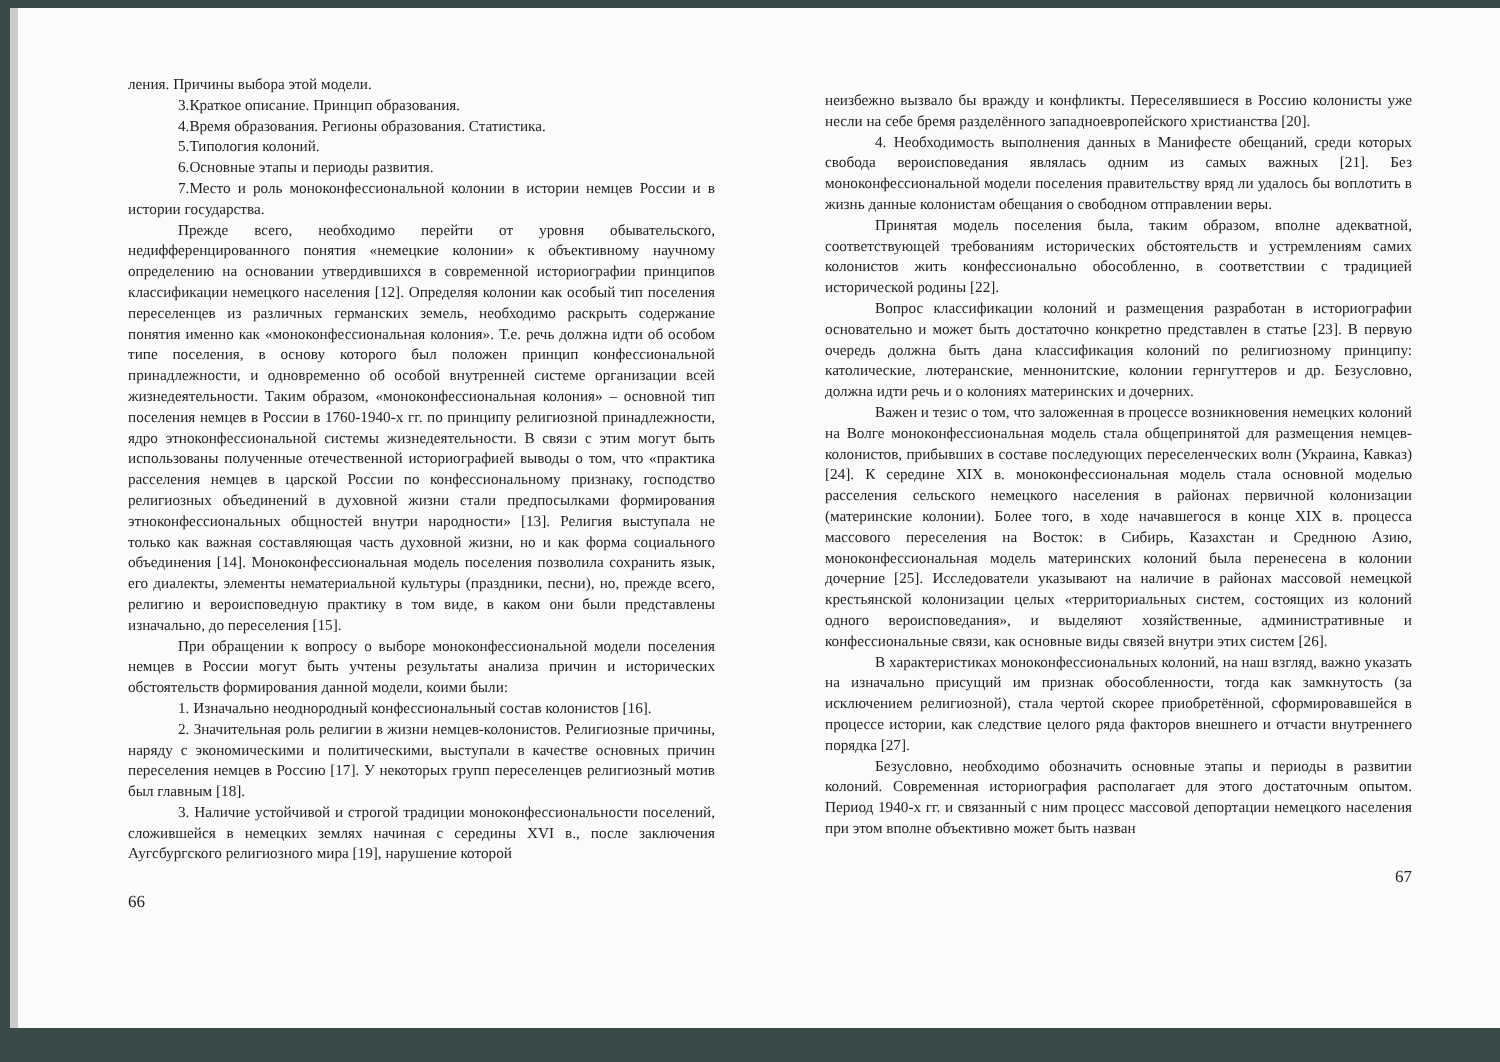ления. Причины выбора этой модели.
3.Краткое описание. Принцип образования.
4.Время образования. Регионы образования. Статистика.
5.Типология колоний.
6.Основные этапы и периоды развития.
7.Место и роль моноконфессиональной колонии в истории немцев России и в истории государства.
Прежде всего, необходимо перейти от уровня обывательского, недифференцированного понятия «немецкие колонии» к объективному научному определению на основании утвердившихся в современной историографии принципов классификации немецкого населения [12]. Определяя колонии как особый тип поселения переселенцев из различных германских земель, необходимо раскрыть содержание понятия именно как «моноконфессиональная колония». Т.е. речь должна идти об особом типе поселения, в основу которого был положен принцип конфессиональной принадлежности, и одновременно об особой внутренней системе организации всей жизнедеятельности. Таким образом, «моноконфессиональная колония» – основной тип поселения немцев в России в 1760-1940-х гг. по принципу религиозной принадлежности, ядро этноконфессиональной системы жизнедеятельности. В связи с этим могут быть использованы полученные отечественной историографией выводы о том, что «практика расселения немцев в царской России по конфессиональному признаку, господство религиозных объединений в духовной жизни стали предпосылками формирования этноконфессиональных общностей внутри народности» [13]. Религия выступала не только как важная составляющая часть духовной жизни, но и как форма социального объединения [14]. Моноконфессиональная модель поселения позволила сохранить язык, его диалекты, элементы нематериальной культуры (праздники, песни), но, прежде всего, религию и вероисповедную практику в том виде, в каком они были представлены изначально, до переселения [15].
При обращении к вопросу о выборе моноконфессиональной модели поселения немцев в России могут быть учтены результаты анализа причин и исторических обстоятельств формирования данной модели, коими были:
1. Изначально неоднородный конфессиональный состав колонистов [16].
2. Значительная роль религии в жизни немцев-колонистов. Религиозные причины, наряду с экономическими и политическими, выступали в качестве основных причин переселения немцев в Россию [17]. У некоторых групп переселенцев религиозный мотив был главным [18].
3. Наличие устойчивой и строгой традиции моноконфессиональности поселений, сложившейся в немецких землях начиная с середины XVI в., после заключения Аугсбургского религиозного мира [19], нарушение которой
66
неизбежно вызвало бы вражду и конфликты. Переселявшиеся в Россию колонисты уже несли на себе бремя разделённого западноевропейского христианства [20].
4. Необходимость выполнения данных в Манифесте обещаний, среди которых свобода вероисповедания являлась одним из самых важных [21]. Без моноконфессиональной модели поселения правительству вряд ли удалось бы воплотить в жизнь данные колонистам обещания о свободном отправлении веры.
Принятая модель поселения была, таким образом, вполне адекватной, соответствующей требованиям исторических обстоятельств и устремлениям самих колонистов жить конфессионально обособленно, в соответствии с традицией исторической родины [22].
Вопрос классификации колоний и размещения разработан в историографии основательно и может быть достаточно конкретно представлен в статье [23]. В первую очередь должна быть дана классификация колоний по религиозному принципу: католические, лютеранские, меннонитские, колонии гернгуттеров и др. Безусловно, должна идти речь и о колониях материнских и дочерних.
Важен и тезис о том, что заложенная в процессе возникновения немецких колоний на Волге моноконфессиональная модель стала общепринятой для размещения немцев-колонистов, прибывших в составе последующих переселенческих волн (Украина, Кавказ) [24]. К середине XIX в. моноконфессиональная модель стала основной моделью расселения сельского немецкого населения в районах первичной колонизации (материнские колонии). Более того, в ходе начавшегося в конце XIX в. процесса массового переселения на Восток: в Сибирь, Казахстан и Среднюю Азию, моноконфессиональная модель материнских колоний была перенесена в колонии дочерние [25]. Исследователи указывают на наличие в районах массовой немецкой крестьянской колонизации целых «территориальных систем, состоящих из колоний одного вероисповедания», и выделяют хозяйственные, административные и конфессиональные связи, как основные виды связей внутри этих систем [26].
В характеристиках моноконфессиональных колоний, на наш взгляд, важно указать на изначально присущий им признак обособленности, тогда как замкнутость (за исключением религиозной), стала чертой скорее приобретённой, сформировавшейся в процессе истории, как следствие целого ряда факторов внешнего и отчасти внутреннего порядка [27].
Безусловно, необходимо обозначить основные этапы и периоды в развитии колоний. Современная историография располагает для этого достаточным опытом. Период 1940-х гг. и связанный с ним процесс массовой депортации немецкого населения при этом вполне объективно может быть назван
67